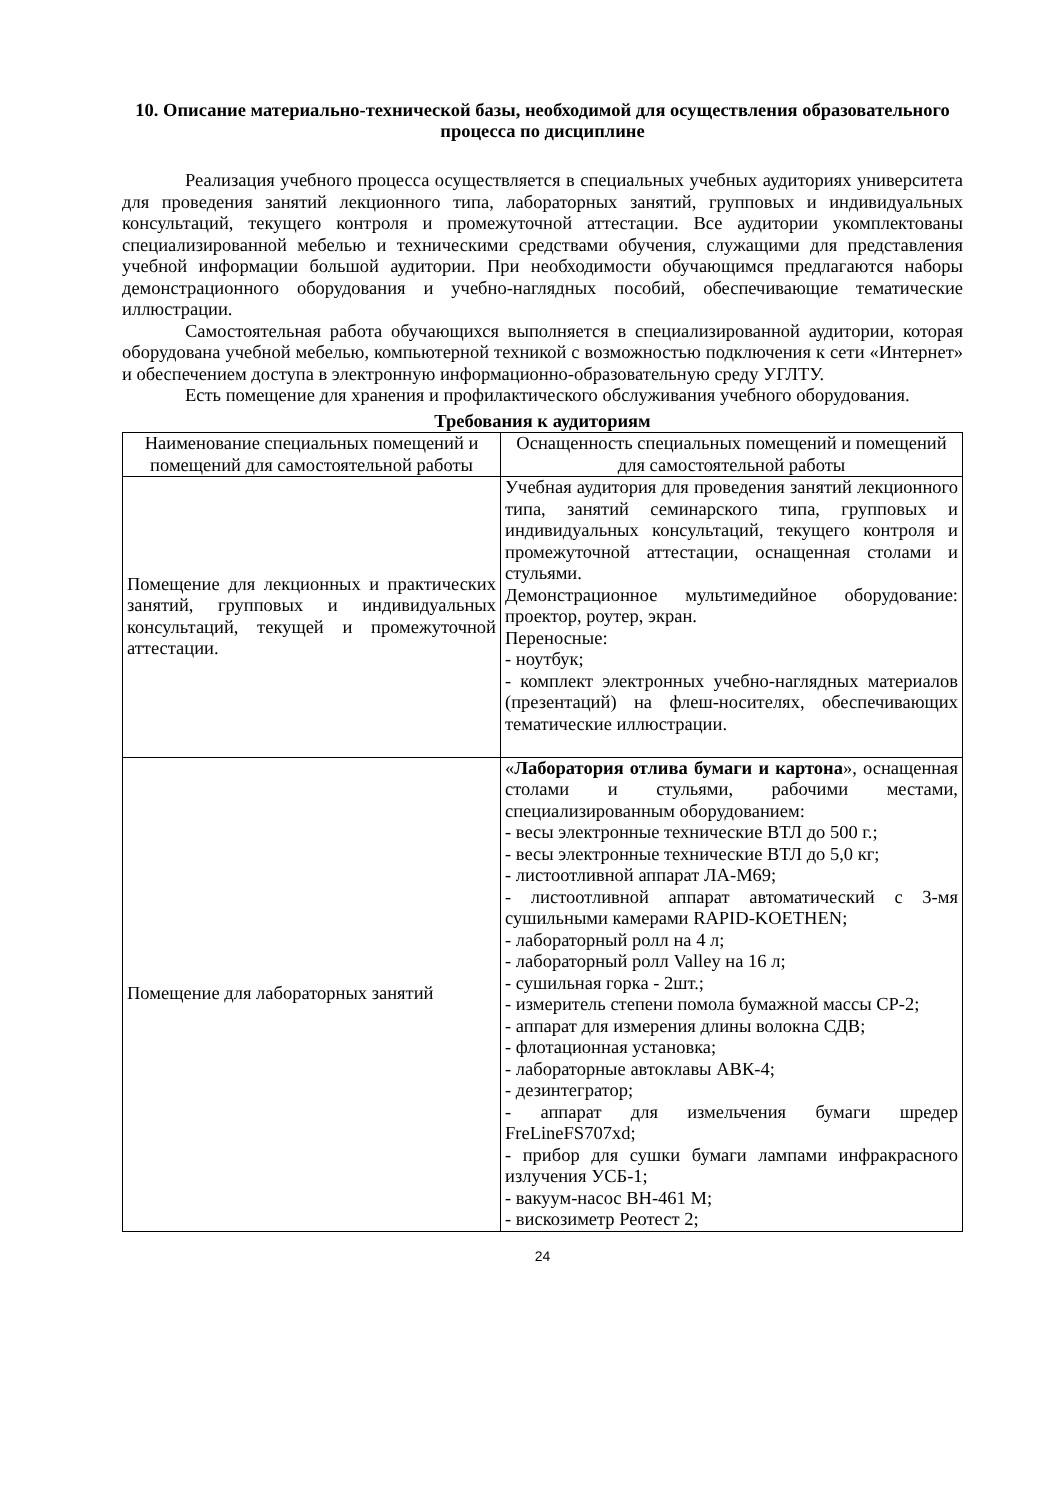10. Описание материально-технической базы, необходимой для осуществления образовательного процесса по дисциплине
Реализация учебного процесса осуществляется в специальных учебных аудиториях университета для проведения занятий лекционного типа, лабораторных занятий, групповых и индивидуальных консультаций, текущего контроля и промежуточной аттестации. Все аудитории укомплектованы специализированной мебелью и техническими средствами обучения, служащими для представления учебной информации большой аудитории. При необходимости обучающимся предлагаются наборы демонстрационного оборудования и учебно-наглядных пособий, обеспечивающие тематические иллюстрации.
Самостоятельная работа обучающихся выполняется в специализированной аудитории, которая оборудована учебной мебелью, компьютерной техникой с возможностью подключения к сети «Интернет» и обеспечением доступа в электронную информационно-образовательную среду УГЛТУ.
Есть помещение для хранения и профилактического обслуживания учебного оборудования.
Требования к аудиториям
| Наименование специальных помещений и помещений для самостоятельной работы | Оснащенность специальных помещений и помещений для самостоятельной работы |
| --- | --- |
| Помещение для лекционных и практических занятий, групповых и индивидуальных консультаций, текущей и промежуточной аттестации. | Учебная аудитория для проведения занятий лекционного типа, занятий семинарского типа, групповых и индивидуальных консультаций, текущего контроля и промежуточной аттестации, оснащенная столами и стульями. Демонстрационное мультимедийное оборудование: проектор, роутер, экран. Переносные: - ноутбук; - комплект электронных учебно-наглядных материалов (презентаций) на флеш-носителях, обеспечивающих тематические иллюстрации. |
| Помещение для лабораторных занятий | « Лаборатория отлива бумаги и картона », оснащенная столами и стульями, рабочими местами, специализированным оборудованием: - весы электронные технические ВТЛ до 500 г.; - весы электронные технические ВТЛ до 5,0 кг; - листоотливной аппарат ЛА-М69; - листоотливной аппарат автоматический с 3-мя сушильными камерами RAPID-KOETHEN; - лабораторный ролл на 4 л; - лабораторный ролл Valley на 16 л; - сушильная горка - 2шт.; - измеритель степени помола бумажной массы СР-2; - аппарат для измерения длины волокна СДВ; - флотационная установка; - лабораторные автоклавы АВК-4; - дезинтегратор; - аппарат для измельчения бумаги шредер FreLineFS707xd; - прибор для сушки бумаги лампами инфракрасного излучения УСБ-1; - вакуум-насос ВН-461 М; - вискозиметр Реотест 2; |
24